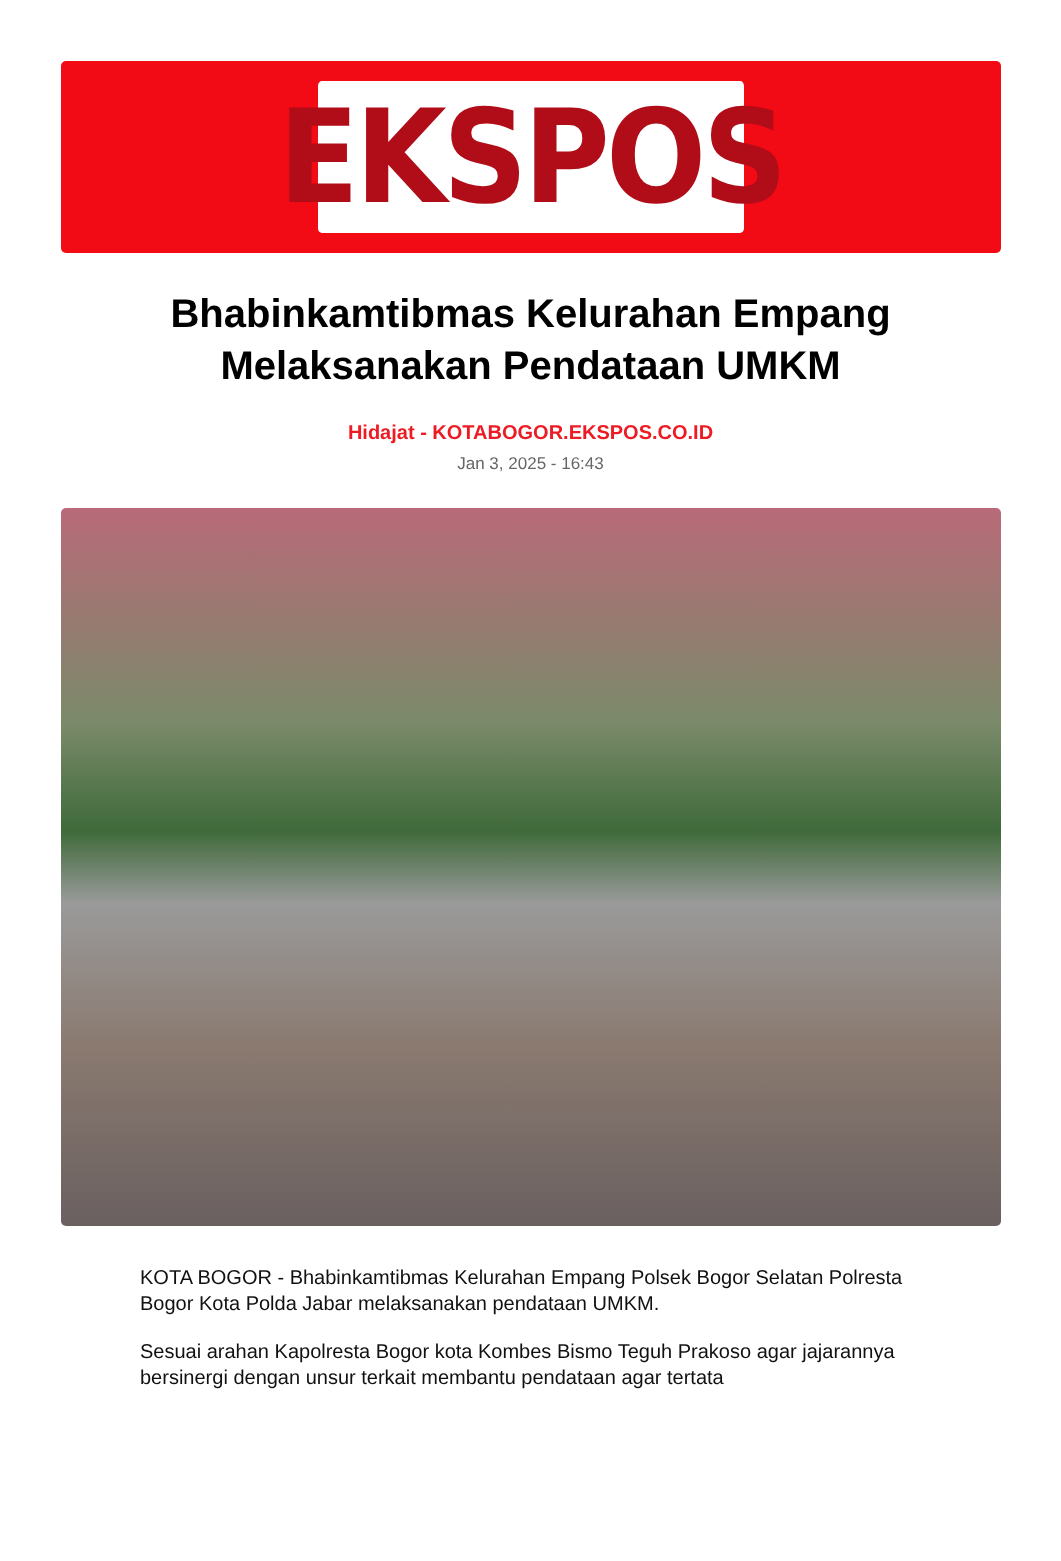EKSPOS
Bhabinkamtibmas Kelurahan Empang Melaksanakan Pendataan UMKM
Hidajat - KOTABOGOR.EKSPOS.CO.ID
Jan 3, 2025 - 16:43
KOTA BOGOR - Bhabinkamtibmas Kelurahan Empang Polsek Bogor Selatan Polresta Bogor Kota Polda Jabar melaksanakan pendataan UMKM.
Sesuai arahan Kapolresta Bogor kota Kombes Bismo Teguh Prakoso agar jajarannya bersinergi dengan unsur terkait membantu pendataan agar tertata